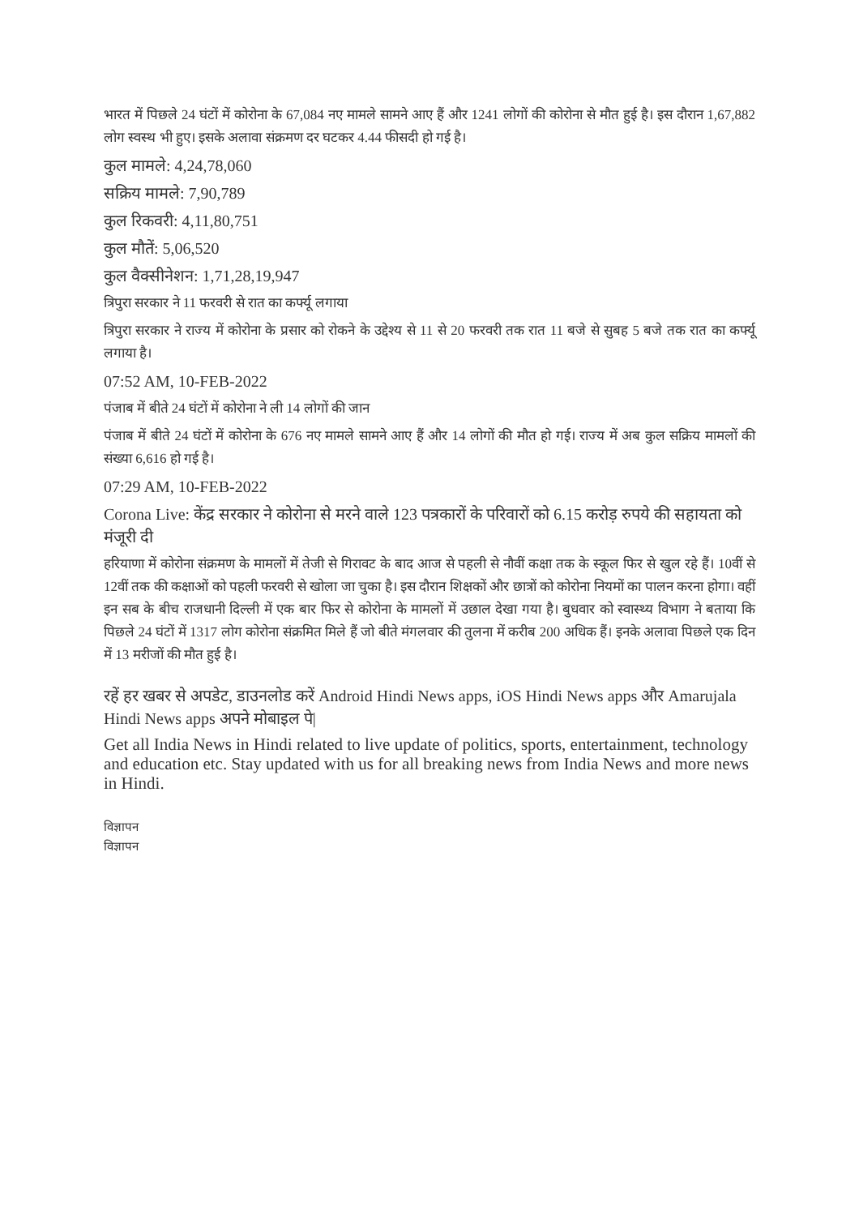भारत में पिछले 24 घंटों में कोरोना के 67,084 नए मामले सामने आए हैं और 1241 लोगों की कोरोना से मौत हुई है। इस दौरान 1,67,882 लोग स्वस्थ भी हुए। इसके अलावा संक्रमण दर घटकर 4.44 फीसदी हो गई है।
कुल मामले: 4,24,78,060
सक्रिय मामले: 7,90,789
कुल रिकवरी: 4,11,80,751
कुल मौतें: 5,06,520
कुल वैक्सीनेशन: 1,71,28,19,947
त्रिपुरा सरकार ने 11 फरवरी से रात का कर्फ्यू लगाया
त्रिपुरा सरकार ने राज्य में कोरोना के प्रसार को रोकने के उद्देश्य से 11 से 20 फरवरी तक रात 11 बजे से सुबह 5 बजे तक रात का कर्फ्यू लगाया है।
07:52 AM, 10-FEB-2022
पंजाब में बीते 24 घंटों में कोरोना ने ली 14 लोगों की जान
पंजाब में बीते 24 घंटों में कोरोना के 676 नए मामले सामने आए हैं और 14 लोगों की मौत हो गई। राज्य में अब कुल सक्रिय मामलों की संख्या 6,616 हो गई है।
07:29 AM, 10-FEB-2022
Corona Live: केंद्र सरकार ने कोरोना से मरने वाले 123 पत्रकारों के परिवारों को 6.15 करोड़ रुपये की सहायता को मंजूरी दी
हरियाणा में कोरोना संक्रमण के मामलों में तेजी से गिरावट के बाद आज से पहली से नौवीं कक्षा तक के स्कूल फिर से खुल रहे हैं। 10वीं से 12वीं तक की कक्षाओं को पहली फरवरी से खोला जा चुका है। इस दौरान शिक्षकों और छात्रों को कोरोना नियमों का पालन करना होगा। वहीं इन सब के बीच राजधानी दिल्ली में एक बार फिर से कोरोना के मामलों में उछाल देखा गया है। बुधवार को स्वास्थ्य विभाग ने बताया कि पिछले 24 घंटों में 1317 लोग कोरोना संक्रमित मिले हैं जो बीते मंगलवार की तुलना में करीब 200 अधिक हैं। इनके अलावा पिछले एक दिन में 13 मरीजों की मौत हुई है।
रहें हर खबर से अपडेट, डाउनलोड करें Android Hindi News apps, iOS Hindi News apps और Amarujala Hindi News apps अपने मोबाइल पे|
Get all India News in Hindi related to live update of politics, sports, entertainment, technology and education etc. Stay updated with us for all breaking news from India News and more news in Hindi.
विज्ञापन
विज्ञापन